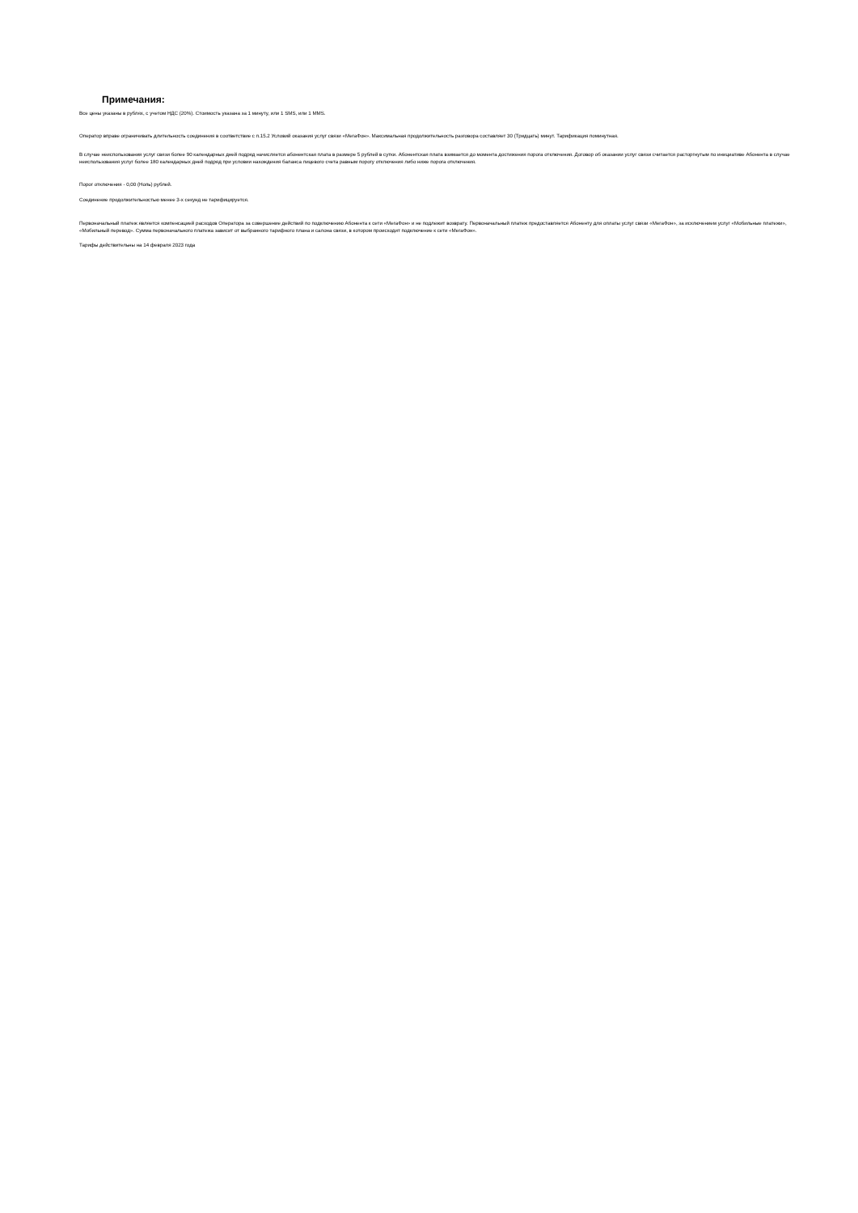Примечания:
Все цены указаны в рублях, с учетом НДС (20%). Стоимость указана за 1 минуту, или 1 SMS, или 1 MMS.
Оператор вправе ограничивать длительность соединения в соответствие с п.15.2 Условий оказания услуг связи «МегаФон». Максимальная продолжительность разговора составляет 30 (Тридцать) минут. Тарификация поминутная.
В случае неиспользования услуг связи более 90 календарных дней подряд начисляется абонентская плата в размере 5 рублей в сутки. Абонентская плата взимается до момента достижения порога отключения. Договор об оказании услуг связи считается расторгнутым по инициативе Абонента в случае неиспользования услуг более 180 календарных дней подряд при условии нахождения баланса лицевого счета равным порогу отключения либо ниже порога отключения.
Порог отключения - 0,00 (Ноль) рублей.
Соединение продолжительностью менее 3-х секунд не тарифицируется.
Первоначальный платеж является компенсацией расходов Оператора за совершение действий по подключению Абонента к сети «МегаФон» и не подлежит возврату. Первоначальный платеж предоставляется Абоненту для оплаты услуг связи «МегаФон», за исключением услуг «Мобильные платежи», «Мобильный перевод». Сумма первоначального платежа зависит от выбранного тарифного плана и салона связи, в котором происходит подключение к сети «МегаФон».
Тарифы действительны на 14 февраля 2023 года